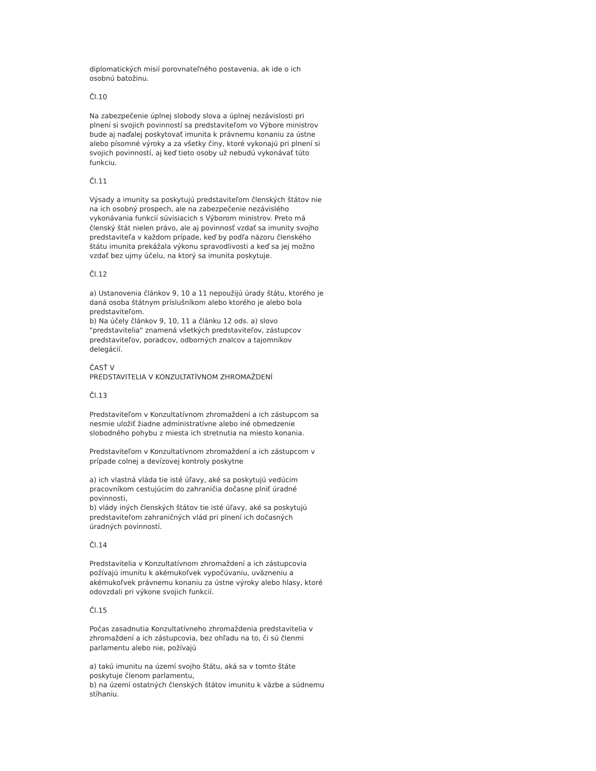diplomatických misií porovnateľného postavenia, ak ide o ich osobnú batožinu.
Čl.10
Na zabezpečenie úplnej slobody slova a úplnej nezávislosti pri plnení si svojich povinností sa predstaviteľom vo Výbore ministrov bude aj naďalej poskytovať imunita k právnemu konaniu za ústne alebo písomné výroky a za všetky činy, ktoré vykonajú pri plnení si svojich povinností, aj keď tieto osoby už nebudú vykonávať túto funkciu.
Čl.11
Výsady a imunity sa poskytujú predstaviteľom členských štátov nie na ich osobný prospech, ale na zabezpečenie nezávislého vykonávania funkcií súvisiacich s Výborom ministrov. Preto má členský štát nielen právo, ale aj povinnosť vzdať sa imunity svojho predstaviteľa v každom prípade, keď by podľa názoru členského štátu imunita prekážala výkonu spravodlivosti a keď sa jej možno vzdať bez ujmy účelu, na ktorý sa imunita poskytuje.
Čl.12
a) Ustanovenia článkov 9, 10 a 11 nepoužijú úrady štátu, ktorého je daná osoba štátnym príslušníkom alebo ktorého je alebo bola predstaviteľom.
b) Na účely článkov 9, 10, 11 a článku 12 ods. a) slovo "predstavitelia" znamená všetkých predstaviteľov, zástupcov predstaviteľov, poradcov, odborných znalcov a tajomníkov delegácií.
ČASŤ V
PREDSTAVITELIA V KONZULTATÍVNOM ZHROMAŽDENÍ
Čl.13
Predstaviteľom v Konzultatívnom zhromaždení a ich zástupcom sa nesmie uložiť žiadne administratívne alebo iné obmedzenie slobodného pohybu z miesta ich stretnutia na miesto konania.
Predstaviteľom v Konzultatívnom zhromaždení a ich zástupcom v prípade colnej a devízovej kontroly poskytne
a) ich vlastná vláda tie isté úľavy, aké sa poskytujú vedúcim pracovníkom cestujúcim do zahraničia dočasne plniť úradné povinnosti,
b) vlády iných členských štátov tie isté úľavy, aké sa poskytujú predstaviteľom zahraničných vlád pri plnení ich dočasných úradných povinností.
Čl.14
Predstavitelia v Konzultatívnom zhromaždení a ich zástupcovia požívajú imunitu k akémukoľvek vypočúvaniu, uväzneniu a akémukoľvek právnemu konaniu za ústne výroky alebo hlasy, ktoré odovzdali pri výkone svojich funkcií.
Čl.15
Počas zasadnutia Konzultatívneho zhromaždenia predstavitelia v zhromaždení a ich zástupcovia, bez ohľadu na to, či sú členmi parlamentu alebo nie, požívajú
a) takú imunitu na území svojho štátu, aká sa v tomto štáte poskytuje členom parlamentu,
b) na území ostatných členských štátov imunitu k väzbe a súdnemu stíhaniu.